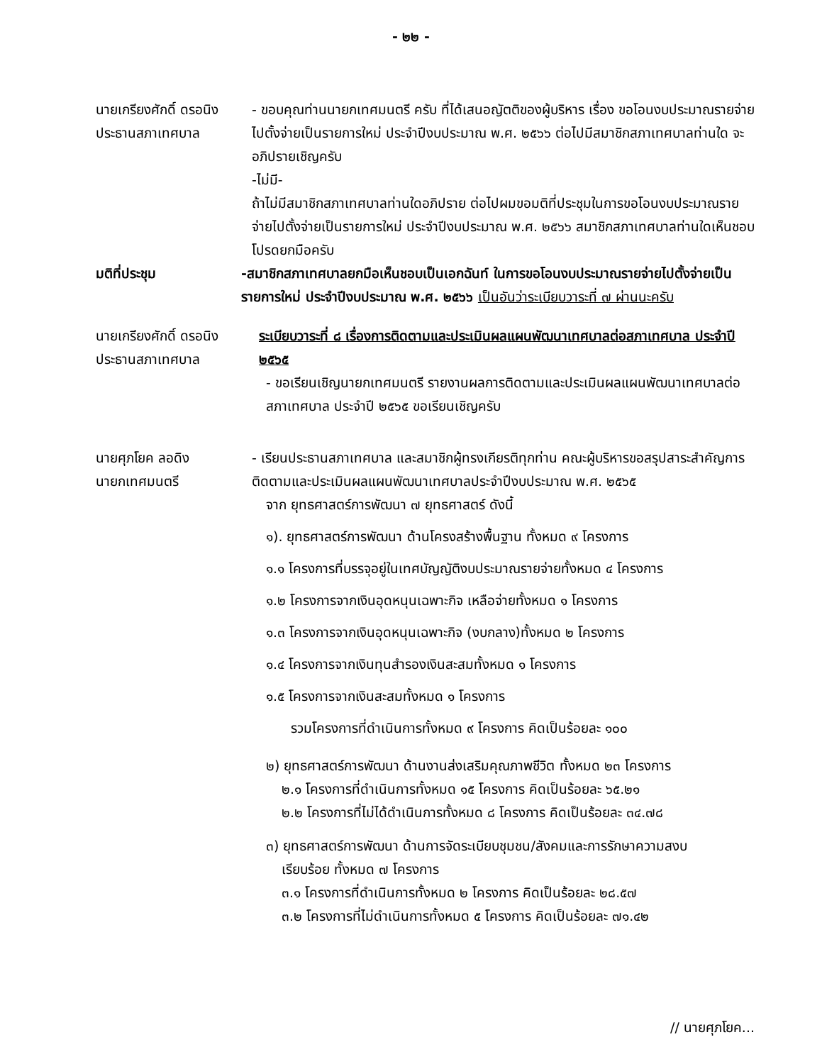- ๒๒ -
นายเกรียงศักดิ์ ดรอนิง
ประธานสภาเทศบาล
- ขอบคุณท่านนายกเทศมนตรี ครับ ที่ได้เสนอญัตติของผู้บริหาร เรื่อง ขอโอนงบประมาณรายจ่าย ไปตั้งจ่ายเป็นรายการใหม่ ประจำปีงบประมาณ พ.ศ. ๒๕๖๖ ต่อไปมีสมาชิกสภาเทศบาลท่านใด จะ อภิปรายเชิญครับ
-ไม่มี-
ถ้าไม่มีสมาชิกสภาเทศบาลท่านใดอภิปราย ต่อไปผมขอมติที่ประชุมในการขอโอนงบประมาณรายจ่ายไปตั้งจ่ายเป็นรายการใหม่ ประจำปีงบประมาณ พ.ศ. ๒๕๖๖ สมาชิกสภาเทศบาลท่านใดเห็นชอบโปรดยกมือครับ
มติที่ประชุม -สมาชิกสภาเทศบาลยกมือเห็นชอบเป็นเอกฉันท์ ในการขอโอนงบประมาณรายจ่ายไปตั้งจ่ายเป็นรายการใหม่ ประจำปีงบประมาณ พ.ศ. ๒๕๖๖ เป็นอันว่าระเบียบวาระที่ ๗ ผ่านนะครับ
นายเกรียงศักดิ์ ดรอนิง
ประธานสภาเทศบาล
ระเบียบวาระที่ ๘ เรื่องการติดตามและประเมินผลแผนพัฒนาเทศบาลต่อสภาเทศบาล ประจำปี ๒๕๖๕
- ขอเรียนเชิญนายกเทศมนตรี รายงานผลการติดตามและประเมินผลแผนพัฒนาเทศบาลต่อสภาเทศบาล ประจำปี ๒๕๖๕ ขอเรียนเชิญครับ
นายศุภโยค ลอดิง
นายกเทศมนตรี
- เรียนประธานสภาเทศบาล และสมาชิกผู้ทรงเกียรติทุกท่าน คณะผู้บริหารขอสรุปสาระสำคัญการติดตามและประเมินผลแผนพัฒนาเทศบาลประจำปีงบประมาณ พ.ศ. ๒๕๖๕
จาก ยุทธศาสตร์การพัฒนา ๗ ยุทธศาสตร์ ดังนี้
๑). ยุทธศาสตร์การพัฒนา ด้านโครงสร้างพื้นฐาน ทั้งหมด ๙ โครงการ
๑.๑ โครงการที่บรรจุอยู่ในเทศบัญญัติงบประมาณรายจ่ายทั้งหมด ๔ โครงการ
๑.๒ โครงการจากเงินอุดหนุนเฉพาะกิจ เหลือจ่ายทั้งหมด ๑ โครงการ
๑.๓ โครงการจากเงินอุดหนุนเฉพาะกิจ (งบกลาง)ทั้งหมด ๒ โครงการ
๑.๔ โครงการจากเงินทุนสำรองเงินสะสมทั้งหมด ๑ โครงการ
๑.๕ โครงการจากเงินสะสมทั้งหมด ๑ โครงการ
รวมโครงการที่ดำเนินการทั้งหมด ๙ โครงการ คิดเป็นร้อยละ ๑๐๐
๒) ยุทธศาสตร์การพัฒนา ด้านงานส่งเสริมคุณภาพชีวิต ทั้งหมด ๒๓ โครงการ
๒.๑ โครงการที่ดำเนินการทั้งหมด ๑๕ โครงการ คิดเป็นร้อยละ ๖๕.๒๑
๒.๒ โครงการที่ไม่ได้ดำเนินการทั้งหมด ๘ โครงการ คิดเป็นร้อยละ ๓๔.๗๘
๓) ยุทธศาสตร์การพัฒนา ด้านการจัดระเบียบชุมชน/สังคมและการรักษาความสงบ
เรียบร้อย ทั้งหมด ๗ โครงการ
๓.๑ โครงการที่ดำเนินการทั้งหมด ๒ โครงการ คิดเป็นร้อยละ ๒๘.๕๗
๓.๒ โครงการที่ไม่ดำเนินการทั้งหมด ๕ โครงการ คิดเป็นร้อยละ ๗๑.๔๒
// นายศุภโยค...